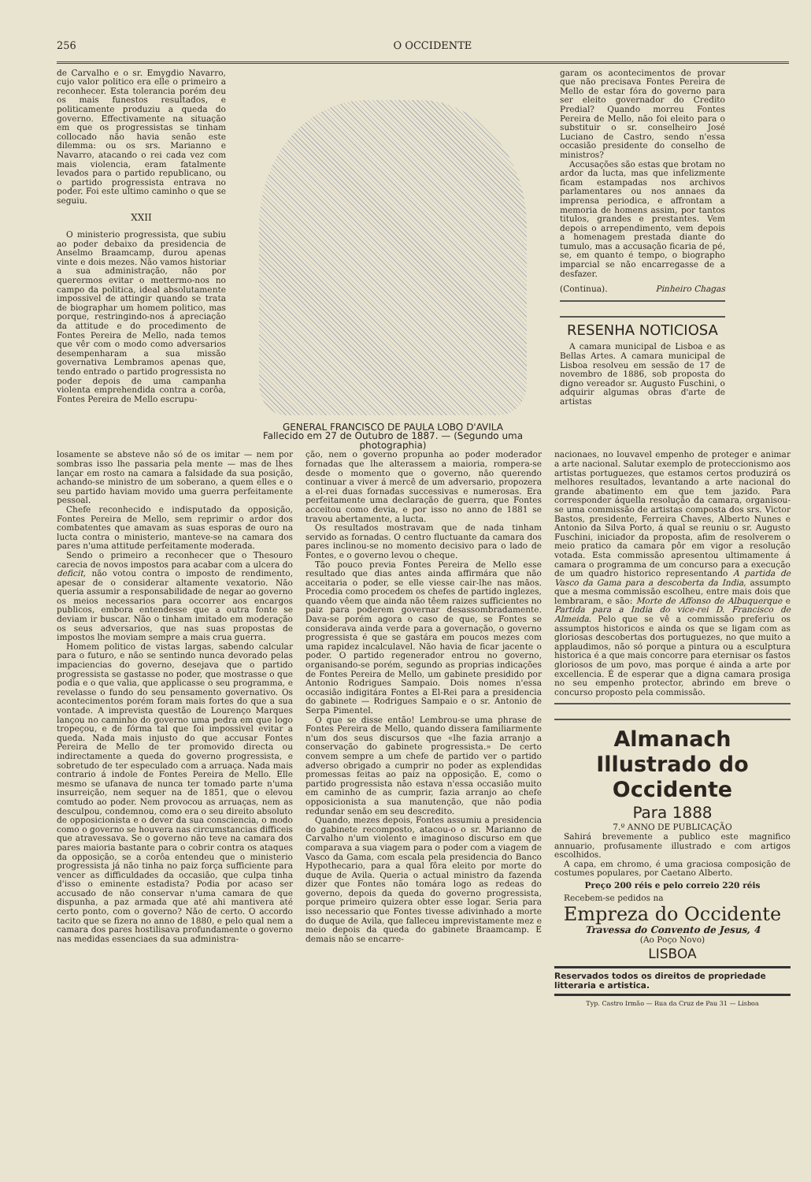256 O OCCIDENTE
de Carvalho e o sr. Emygdio Navarro, cujo valor politico era elle o primeiro a reconhecer. Esta tolerancia porém deu os mais funestos resultados, e politicamente produziu a queda do governo. Effectivamente na situação em que os progressistas se tinham collocado não havia senão este dilemma: ou os srs. Marianno e Navarro, atacando o rei cada vez com mais violencia, eram fatalmente levados para o partido republicano, ou o partido progressista entrava no poder. Foi este ultimo caminho o que se seguiu.
XXII
O ministerio progressista, que subiu ao poder debaixo da presidencia de Anselmo Braamcamp, durou apenas vinte e dois mezes. Não vamos historiar a sua administração, não por querermos evitar o mettermo-nos no campo da politica, ideal absolutamente impossivel de attingir quando se trata de biographar um homem politico, mas porque, restringindo-nos á apreciação da attitude e do procedimento de Fontes Pereira de Mello, nada temos que vêr com o modo como adversarios desempenharam a sua missão governativa Lembramos apenas que, tendo entrado o partido progressista no poder depois de uma campanha violenta emprehendida contra a corôa, Fontes Pereira de Mello escrupu-
GENERAL FRANCISCO DE PAULA LOBO D'AVILA
Fallecido em 27 de Outubro de 1887. — (Segundo uma photographia)
garam os acontecimentos de provar que não precisava Fontes Pereira de Mello de estar fóra do governo para ser eleito governador do Credito Predial? Quando morreu Fontes Pereira de Mello, não foi eleito para o substituir o sr. conselheiro José Luciano de Castro, sendo n'essa occasião presidente do conselho de ministros?
Accusações são estas que brotam no ardor da lucta, mas que infelizmente ficam estampadas nos archivos parlamentares ou nos annaes da imprensa periodica, e affrontam a memoria de homens assim, por tantos titulos, grandes e prestantes. Vem depois o arrependimento, vem depois a homenagem prestada diante do tumulo, mas a accusação ficaria de pé, se, em quanto é tempo, o biographo imparcial se não encarregasse de a desfazer.
(Continua). Pinheiro Chagas
RESENHA NOTICIOSA
A camara municipal de Lisboa e as Bellas Artes. A camara municipal de Lisboa resolveu em sessão de 17 de novembro de 1886, sob proposta do digno vereador sr. Augusto Fuschini, o adquirir algumas obras d'arte de artistas
losamente se absteve não só de os imitar — nem por sombras isso lhe passaria pela mente — mas de lhes lançar em rosto na camara a falsidade da sua posição, achando-se ministro de um soberano, a quem elles e o seu partido haviam movido uma guerra perfeitamente pessoal.
Chefe reconhecido e indisputado da opposição, Fontes Pereira de Mello, sem reprimir o ardor dos combatentes que amavam as suas esporas de ouro na lucta contra o ministerio, manteve-se na camara dos pares n'uma attitude perfeitamente moderada.
Sendo o primeiro a reconhecer que o Thesouro carecia de novos impostos para acabar com a ulcera do deficit, não votou contra o imposto de rendimento, apesar de o considerar altamente vexatorio. Não queria assumir a responsabilidade de negar ao governo os meios necessarios para occorrer aos encargos publicos, embora entendesse que a outra fonte se deviam ir buscar. Não o tinham imitado em moderação os seus adversarios, que nas suas propostas de impostos lhe moviam sempre a mais crua guerra.
Homem politico de vistas largas, sabendo calcular para o futuro, e não se sentindo nunca devorado pelas impaciencias do governo, desejava que o partido progressista se gastasse no poder, que mostrasse o que podia e o que valia, que applicasse o seu programma, e revelasse o fundo do seu pensamento governativo. Os acontecimentos porém foram mais fortes do que a sua vontade. A imprevista questão de Lourenço Marques lançou no caminho do governo uma pedra em que logo tropeçou, e de fórma tal que foi impossivel evitar a queda. Nada mais injusto do que accusar Fontes Pereira de Mello de ter promovido directa ou indirectamente a queda do governo progressista, e sobretudo de ter especulado com a arruaça. Nada mais contrario á indole de Fontes Pereira de Mello. Elle mesmo se ufanava de nunca ter tomado parte n'uma insurreição, nem sequer na de 1851, que o elevou comtudo ao poder. Nem provocou as arruaças, nem as desculpou, condemnou, como era o seu direito absoluto de opposicionista e o dever da sua consciencia, o modo como o governo se houvera nas circumstancias difficeis que atravessava. Se o governo não teve na camara dos pares maioria bastante para o cobrir contra os ataques da opposição, se a corôa entendeu que o ministerio progressista já não tinha no paiz força sufficiente para vencer as difficuldades da occasião, que culpa tinha d'isso o eminente estadista? Podia por acaso ser accusado de não conservar n'uma camara de que dispunha, a paz armada que até ahi mantivera até certo ponto, com o governo? Não de certo. O accordo tacito que se fizera no anno de 1880, e pelo qual nem a camara dos pares hostilisava profundamente o governo nas medidas essenciaes da sua administra-
ção, nem o governo propunha ao poder moderador fornadas que lhe alterassem a maioria, rompera-se desde o momento que o governo, não querendo continuar a viver á mercê de um adversario, propozera a el-rei duas fornadas successivas e numerosas. Era perfeitamente uma declaração de guerra, que Fontes acceitou como devia, e por isso no anno de 1881 se travou abertamente, a lucta.
Os resultados mostravam que de nada tinham servido as fornadas. O centro fluctuante da camara dos pares inclinou-se no momento decisivo para o lado de Fontes, e o governo levou o cheque.
Tão pouco previa Fontes Pereira de Mello esse resultado que dias antes ainda affirmára que não acceitaria o poder, se elle viesse cair-lhe nas mãos. Procedia como procedem os chefes de partido inglezes, quando vêem que ainda não têem raizes sufficientes no paiz para poderem governar desassombradamente. Dava-se porém agora o caso de que, se Fontes se considerava ainda verde para a governação, o governo progressista é que se gastára em poucos mezes com uma rapidez incalculavel. Não havia de ficar jacente o poder. O partido regenerador entrou no governo, organisando-se porém, segundo as proprias indicações de Fontes Pereira de Mello, um gabinete presidido por Antonio Rodrigues Sampaio. Dois nomes n'essa occasião indigitára Fontes a El-Rei para a presidencia do gabinete — Rodrigues Sampaio e o sr. Antonio de Serpa Pimentel.
O que se disse então! Lembrou-se uma phrase de Fontes Pereira de Mello, quando dissera familiarmente n'um dos seus discursos que «lhe fazia arranjo a conservação do gabinete progressista.» De certo convem sempre a um chefe de partido ver o partido adverso obrigado a cumprir no poder as explendidas promessas feitas ao paiz na opposição. E, como o partido progressista não estava n'essa occasião muito em caminho de as cumprir, fazia arranjo ao chefe opposicionista a sua manutenção, que não podia redundar senão em seu descredito.
Quando, mezes depois, Fontes assumiu a presidencia do gabinete recomposto, atacou-o o sr. Marianno de Carvalho n'um violento e imaginoso discurso em que comparava a sua viagem para o poder com a viagem de Vasco da Gama, com escala pela presidencia do Banco Hypothecario, para a qual fôra eleito por morte do duque de Avila. Queria o actual ministro da fazenda dizer que Fontes não tomára logo as redeas do governo, depois da queda do governo progressista, porque primeiro quizera obter esse logar. Seria para isso necessario que Fontes tivesse adivinhado a morte do duque de Avila, que falleceu imprevistamente mez e meio depois da queda do gabinete Braamcamp. E demais não se encarre-
nacionaes, no louvavel empenho de proteger e animar a arte nacional. Salutar exemplo de proteccionismo aos artistas portuguezes, que estamos certos produzirá os melhores resultados, levantando a arte nacional do grande abatimento em que tem jazido. Para corresponder áquella resolução da camara, organisou-se uma commissão de artistas composta dos srs. Victor Bastos, presidente, Ferreira Chaves, Alberto Nunes e Antonio da Silva Porto, á qual se reuniu o sr. Augusto Fuschini, iniciador da proposta, afim de resolverem o meio pratico da camara pôr em vigor a resolução votada. Esta commissão apresentou ultimamente á camara o programma de um concurso para a execução de um quadro historico representando A partida de Vasco da Gama para a descoberta da India, assumpto que a mesma commissão escolheu, entre mais dois que lembraram, e são: Morte de Affonso de Albuquerque e Partida para a India do vice-rei D. Francisco de Almeida. Pelo que se vê a commissão preferiu os assumptos historicos e ainda os que se ligam com as gloriosas descobertas dos portuguezes, no que muito a applaudimos, não só porque a pintura ou a esculptura historica é a que mais concorre para eternisar os fastos gloriosos de um povo, mas porque é ainda a arte por excellencia. É de esperar que a digna camara prosiga no seu empenho protector, abrindo em breve o concurso proposto pela commissão.
Almanach Illustrado do Occidente
Para 1888
7.º ANNO DE PUBLICAÇÃO
Sahirá brevemente a publico este magnifico annuario, profusamente illustrado e com artigos escolhidos.
A capa, em chromo, é uma graciosa composição de costumes populares, por Caetano Alberto.
Preço 200 réis e pelo correio 220 réis
Recebem-se pedidos na
Empreza do Occidente
Travessa do Convento de Jesus, 4
(Ao Poço Novo)
LISBOA
Reservados todos os direitos de propriedade litteraria e artistica.
Typ. Castro Irmão — Rua da Cruz de Pau 31 — Lisboa